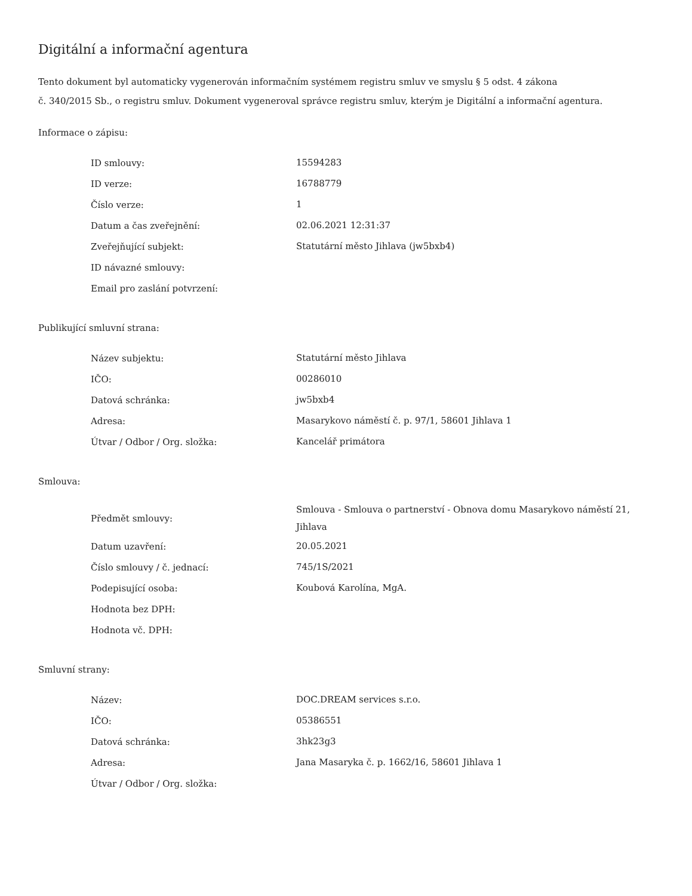Digitální a informační agentura
Tento dokument byl automaticky vygenerován informačním systémem registru smluv ve smyslu § 5 odst. 4 zákona
č. 340/2015 Sb., o registru smluv. Dokument vygeneroval správce registru smluv, kterým je Digitální a informační agentura.
Informace o zápisu:
| ID smlouvy: | 15594283 |
| ID verze: | 16788779 |
| Číslo verze: | 1 |
| Datum a čas zveřejnění: | 02.06.2021 12:31:37 |
| Zveřejňující subjekt: | Statutární město Jihlava (jw5bxb4) |
| ID návazné smlouvy: | |
| Email pro zaslání potvrzení: | |
Publikující smluvní strana:
| Název subjektu: | Statutární město Jihlava |
| IČO: | 00286010 |
| Datová schránka: | jw5bxb4 |
| Adresa: | Masarykovo náměstí č. p. 97/1, 58601 Jihlava 1 |
| Útvar / Odbor / Org. složka: | Kancelář primátora |
Smlouva:
| Předmět smlouvy: | Smlouva - Smlouva o partnerství - Obnova domu Masarykovo náměstí 21, Jihlava |
| Datum uzavření: | 20.05.2021 |
| Číslo smlouvy / č. jednací: | 745/1S/2021 |
| Podepisující osoba: | Koubová Karolína, MgA. |
| Hodnota bez DPH: | |
| Hodnota vč. DPH: | |
Smluvní strany:
| Název: | DOC.DREAM services s.r.o. |
| IČO: | 05386551 |
| Datová schránka: | 3hk23g3 |
| Adresa: | Jana Masaryka č. p. 1662/16, 58601 Jihlava 1 |
| Útvar / Odbor / Org. složka: | |